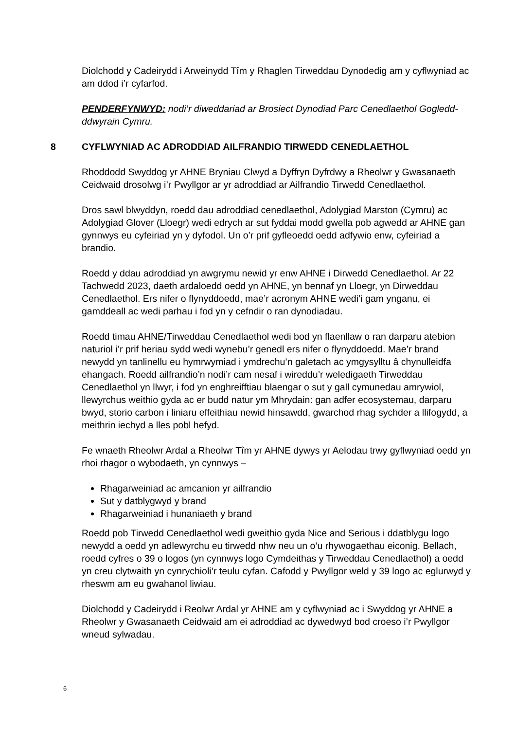Diolchodd y Cadeirydd i Arweinydd Tîm y Rhaglen Tirweddau Dynodedig am y cyflwyniad ac am ddod i’r cyfarfod.
PENDERFYNWYD: nodi’r diweddariad ar Brosiect Dynodiad Parc Cenedlaethol Gogledd-ddwyrain Cymru.
8 CYFLWYNIAD AC ADRODDIAD AILFRANDIO TIRWEDD CENEDLAETHOL
Rhoddodd Swyddog yr AHNE Bryniau Clwyd a Dyffryn Dyfrdwy a Rheolwr y Gwasanaeth Ceidwaid drosolwg i’r Pwyllgor ar yr adroddiad ar Ailfrandio Tirwedd Cenedlaethol.
Dros sawl blwyddyn, roedd dau adroddiad cenedlaethol, Adolygiad Marston (Cymru) ac Adolygiad Glover (Lloegr) wedi edrych ar sut fyddai modd gwella pob agwedd ar AHNE gan gynnwys eu cyfeiriad yn y dyfodol. Un o’r prif gyfleoedd oedd adfywio enw, cyfeiriad a brandio.
Roedd y ddau adroddiad yn awgrymu newid yr enw AHNE i Dirwedd Cenedlaethol. Ar 22 Tachwedd 2023, daeth ardaloedd oedd yn AHNE, yn bennaf yn Lloegr, yn Dirweddau Cenedlaethol. Ers nifer o flynyddoedd, mae’r acronym AHNE wedi’i gam ynganu, ei gamddeall ac wedi parhau i fod yn y cefndir o ran dynodiadau.
Roedd timau AHNE/Tirweddau Cenedlaethol wedi bod yn flaenllaw o ran darparu atebion naturiol i’r prif heriau sydd wedi wynebu’r genedl ers nifer o flynyddoedd. Mae’r brand newydd yn tanlinellu eu hymrwymiad i ymdrechu’n galetach ac ymgysylltu â chynulleidfa ehangach. Roedd ailfrandio’n nodi’r cam nesaf i wireddu’r weledigaeth Tirweddau Cenedlaethol yn llwyr, i fod yn enghreifftiau blaengar o sut y gall cymunedau amrywiol, llewyrchus weithio gyda ac er budd natur ym Mhrydain: gan adfer ecosystemau, darparu bwyd, storio carbon i liniaru effeithiau newid hinsawdd, gwarchod rhag sychder a llifogydd, a meithrin iechyd a lles pobl hefyd.
Fe wnaeth Rheolwr Ardal a Rheolwr Tîm yr AHNE dywys yr Aelodau trwy gyflwyniad oedd yn rhoi rhagor o wybodaeth, yn cynnwys –
Rhagarweiniad ac amcanion yr ailfrandio
Sut y datblygwyd y brand
Rhagarweiniad i hunaniaeth y brand
Roedd pob Tirwedd Cenedlaethol wedi gweithio gyda Nice and Serious i ddatblygu logo newydd a oedd yn adlewyrchu eu tirwedd nhw neu un o’u rhywogaethau eiconig. Bellach, roedd cyfres o 39 o logos (yn cynnwys logo Cymdeithas y Tirweddau Cenedlaethol) a oedd yn creu clytwaith yn cynrychioli’r teulu cyfan. Cafodd y Pwyllgor weld y 39 logo ac eglurwyd y rheswm am eu gwahanol liwiau.
Diolchodd y Cadeirydd i Reolwr Ardal yr AHNE am y cyflwyniad ac i Swyddog yr AHNE a Rheolwr y Gwasanaeth Ceidwaid am ei adroddiad ac dywedwyd bod croeso i’r Pwyllgor wneud sylwadau.
6